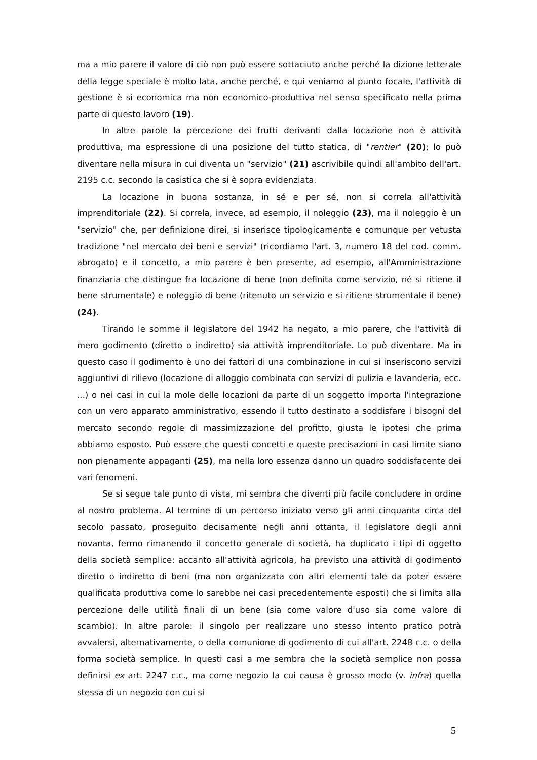ma a mio parere il valore di ciò non può essere sottaciuto anche perché la dizione letterale della legge speciale è molto lata, anche perché, e qui veniamo al punto focale, l'attività di gestione è sì economica ma non economico-produttiva nel senso specificato nella prima parte di questo lavoro (19).
In altre parole la percezione dei frutti derivanti dalla locazione non è attività produttiva, ma espressione di una posizione del tutto statica, di "rentier" (20); lo può diventare nella misura in cui diventa un "servizio" (21) ascrivibile quindi all'ambito dell'art. 2195 c.c. secondo la casistica che si è sopra evidenziata.
La locazione in buona sostanza, in sé e per sé, non si correla all'attività imprenditoriale (22). Si correla, invece, ad esempio, il noleggio (23), ma il noleggio è un "servizio" che, per definizione direi, si inserisce tipologicamente e comunque per vetusta tradizione "nel mercato dei beni e servizi" (ricordiamo l'art. 3, numero 18 del cod. comm. abrogato) e il concetto, a mio parere è ben presente, ad esempio, all'Amministrazione finanziaria che distingue fra locazione di bene (non definita come servizio, né si ritiene il bene strumentale) e noleggio di bene (ritenuto un servizio e si ritiene strumentale il bene) (24).
Tirando le somme il legislatore del 1942 ha negato, a mio parere, che l'attività di mero godimento (diretto o indiretto) sia attività imprenditoriale. Lo può diventare. Ma in questo caso il godimento è uno dei fattori di una combinazione in cui si inseriscono servizi aggiuntivi di rilievo (locazione di alloggio combinata con servizi di pulizia e lavanderia, ecc. ...) o nei casi in cui la mole delle locazioni da parte di un soggetto importa l'integrazione con un vero apparato amministrativo, essendo il tutto destinato a soddisfare i bisogni del mercato secondo regole di massimizzazione del profitto, giusta le ipotesi che prima abbiamo esposto. Può essere che questi concetti e queste precisazioni in casi limite siano non pienamente appaganti (25), ma nella loro essenza danno un quadro soddisfacente dei vari fenomeni.
Se si segue tale punto di vista, mi sembra che diventi più facile concludere in ordine al nostro problema. Al termine di un percorso iniziato verso gli anni cinquanta circa del secolo passato, proseguito decisamente negli anni ottanta, il legislatore degli anni novanta, fermo rimanendo il concetto generale di società, ha duplicato i tipi di oggetto della società semplice: accanto all'attività agricola, ha previsto una attività di godimento diretto o indiretto di beni (ma non organizzata con altri elementi tale da poter essere qualificata produttiva come lo sarebbe nei casi precedentemente esposti) che si limita alla percezione delle utilità finali di un bene (sia come valore d'uso sia come valore di scambio). In altre parole: il singolo per realizzare uno stesso intento pratico potrà avvalersi, alternativamente, o della comunione di godimento di cui all'art. 2248 c.c. o della forma società semplice. In questi casi a me sembra che la società semplice non possa definirsi ex art. 2247 c.c., ma come negozio la cui causa è grosso modo (v. infra) quella stessa di un negozio con cui si
5